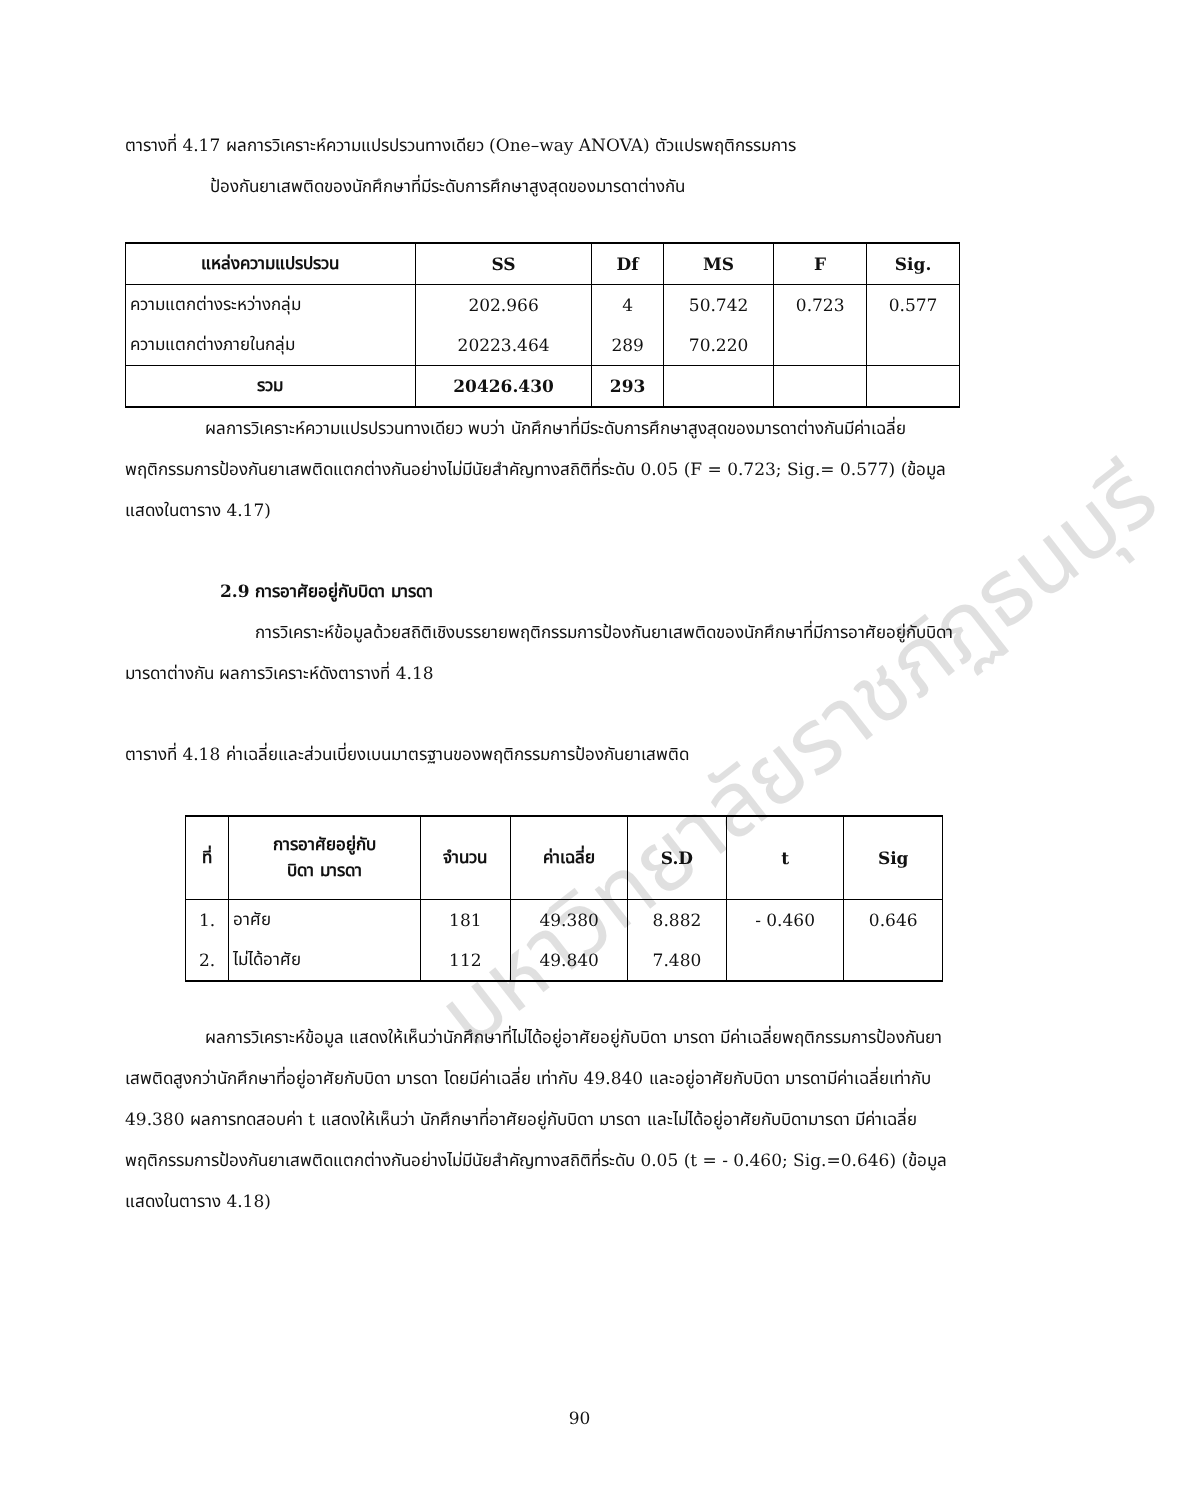มหาวิทยาลัยราชภัฏธนบุรี
ตารางที่ 4.17 ผลการวิเคราะห์ความแปรปรวนทางเดียว (One–way ANOVA) ตัวแปรพฤติกรรมการ
ป้องกันยาเสพติดของนักศึกษาที่มีระดับการศึกษาสูงสุดของมารดาต่างกัน
| แหล่งความแปรปรวน | SS | Df | MS | F | Sig. |
| --- | --- | --- | --- | --- | --- |
| ความแตกต่างระหว่างกลุ่ม | 202.966 | 4 | 50.742 | 0.723 | 0.577 |
| ความแตกต่างภายในกลุ่ม | 20223.464 | 289 | 70.220 | | |
| รวม | 20426.430 | 293 | | | |
ผลการวิเคราะห์ความแปรปรวนทางเดียว พบว่า นักศึกษาที่มีระดับการศึกษาสูงสุดของมารดาต่างกันมีค่าเฉลี่ยพฤติกรรมการป้องกันยาเสพติดแตกต่างกันอย่างไม่มีนัยสำคัญทางสถิติที่ระดับ 0.05 (F = 0.723; Sig.= 0.577) (ข้อมูลแสดงในตาราง 4.17)
2.9 การอาศัยอยู่กับบิดา มารดา
การวิเคราะห์ข้อมูลด้วยสถิติเชิงบรรยายพฤติกรรมการป้องกันยาเสพติดของนักศึกษาที่มีการอาศัยอยู่กับบิดา มารดาต่างกัน ผลการวิเคราะห์ดังตารางที่ 4.18
ตารางที่ 4.18 ค่าเฉลี่ยและส่วนเบี่ยงเบนมาตรฐานของพฤติกรรมการป้องกันยาเสพติด
| ที่ | การอาศัยอยู่กับ บิดา มารดา | จำนวน | ค่าเฉลี่ย | S.D | t | Sig |
| --- | --- | --- | --- | --- | --- | --- |
| 1. | อาศัย | 181 | 49.380 | 8.882 | - 0.460 | 0.646 |
| 2. | ไม่ได้อาศัย | 112 | 49.840 | 7.480 | | |
ผลการวิเคราะห์ข้อมูล แสดงให้เห็นว่านักศึกษาที่ไม่ได้อยู่อาศัยอยู่กับบิดา มารดา มีค่าเฉลี่ยพฤติกรรมการป้องกันยาเสพติดสูงกว่านักศึกษาที่อยู่อาศัยกับบิดา มารดา โดยมีค่าเฉลี่ย เท่ากับ 49.840 และอยู่อาศัยกับบิดา มารดามีค่าเฉลี่ยเท่ากับ 49.380 ผลการทดสอบค่า t แสดงให้เห็นว่า นักศึกษาที่อาศัยอยู่กับบิดา มารดา และไม่ได้อยู่อาศัยกับบิดามารดา มีค่าเฉลี่ยพฤติกรรมการป้องกันยาเสพติดแตกต่างกันอย่างไม่มีนัยสำคัญทางสถิติที่ระดับ 0.05 (t = - 0.460; Sig.=0.646) (ข้อมูลแสดงในตาราง 4.18)
90